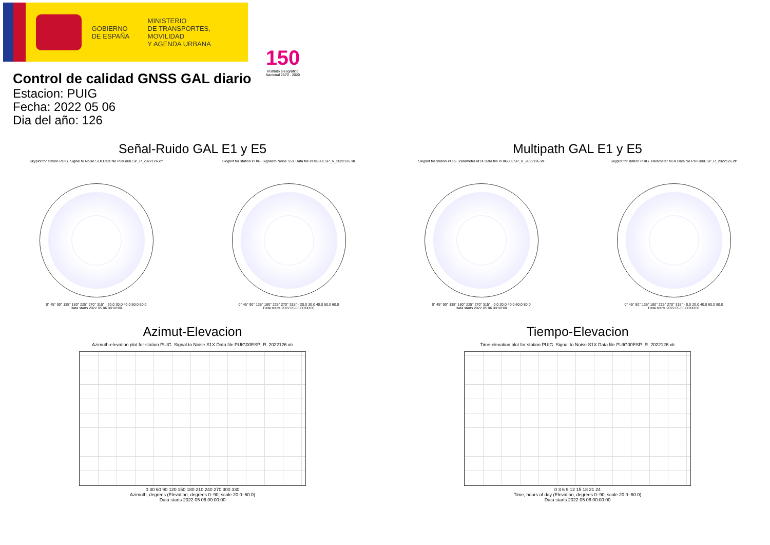GOBIERNO
DE ESPAÑA
MINISTERIO
DE TRANSPORTES, MOVILIDAD
Y AGENDA URBANA
150
Instituto Geográfico Nacional 1870 - 2020
Control de calidad GNSS GAL diario
Estacion: PUIG
Fecha: 2022 05 06
Dia del año: 126
Señal-Ruido GAL E1 y E5
Skyplot for station PUIG. Signal to Noise S1X Data file PUIG00ESP_R_2022126.xtr
0° 45° 90° 135° 180° 225° 270° 315° · 20.0 30.0 40.0 50.0 60.0
Data starts 2022 05 06 00:00:00
Skyplot for station PUIG. Signal to Noise S5X Data file PUIG00ESP_R_2022126.xtr
0° 45° 90° 135° 180° 225° 270° 315° · 20.0 30.0 40.0 50.0 60.0
Data starts 2022 05 06 00:00:00
Multipath GAL E1 y E5
Skyplot for station PUIG. Parameter M1X Data file PUIG00ESP_R_2022126.xtr
0° 45° 90° 135° 180° 225° 270° 315° · 0.0 20.0 40.0 60.0 80.0
Data starts 2022 05 06 00:00:00
Skyplot for station PUIG. Parameter M5X Data file PUIG00ESP_R_2022126.xtr
0° 45° 90° 135° 180° 225° 270° 315° · 0.0 20.0 40.0 60.0 80.0
Data starts 2022 05 06 00:00:00
Azimut-Elevacion
Azimuth-elevation plot for station PUIG. Signal to Noise S1X Data file PUIG00ESP_R_2022126.xtr
0 30 60 90 120 150 180 210 240 270 300 330
Azimuth, degrees (Elevation, degrees 0–90; scale 20.0–60.0)
Data starts 2022 05 06 00:00:00
Tiempo-Elevacion
Time-elevation plot for station PUIG. Signal to Noise S1X Data file PUIG00ESP_R_2022126.xtr
0 3 6 9 12 15 18 21 24
Time, hours of day (Elevation, degrees 0–90; scale 20.0–60.0)
Data starts 2022 05 06 00:00:00